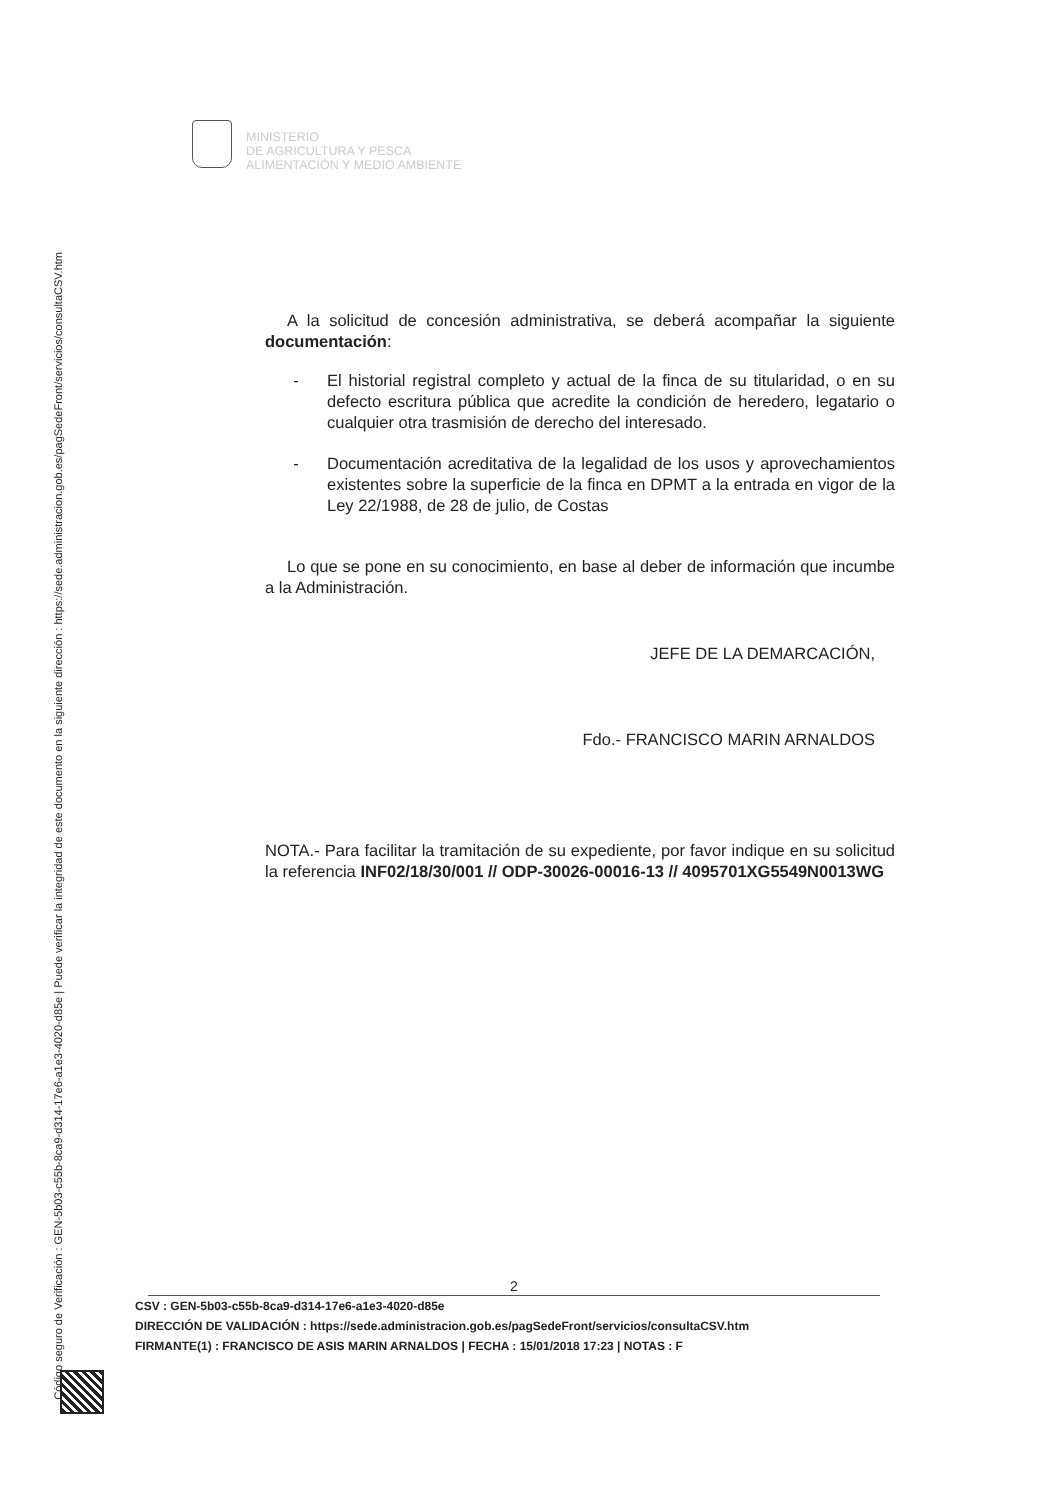Código seguro de Verificación : GEN-5b03-c55b-8ca9-d314-17e6-a1e3-4020-d85e | Puede verificar la integridad de este documento en la siguiente dirección : https://sede.administracion.gob.es/pagSedeFront/servicios/consultaCSV.htm
MINISTERIO
DE AGRICULTURA Y PESCA
ALIMENTACIÓN Y MEDIO AMBIENTE
A la solicitud de concesión administrativa, se deberá acompañar la siguiente documentación:
- El historial registral completo y actual de la finca de su titularidad, o en su defecto escritura pública que acredite la condición de heredero, legatario o cualquier otra trasmisión de derecho del interesado.
- Documentación acreditativa de la legalidad de los usos y aprovechamientos existentes sobre la superficie de la finca en DPMT a la entrada en vigor de la Ley 22/1988, de 28 de julio, de Costas
Lo que se pone en su conocimiento, en base al deber de información que incumbe a la Administración.
JEFE DE LA DEMARCACIÓN,
Fdo.- FRANCISCO MARIN ARNALDOS
NOTA.- Para facilitar la tramitación de su expediente, por favor indique en su solicitud la referencia INF02/18/30/001 // ODP-30026-00016-13 // 4095701XG5549N0013WG
2
CSV : GEN-5b03-c55b-8ca9-d314-17e6-a1e3-4020-d85e
DIRECCIÓN DE VALIDACIÓN : https://sede.administracion.gob.es/pagSedeFront/servicios/consultaCSV.htm
FIRMANTE(1) : FRANCISCO DE ASIS MARIN ARNALDOS | FECHA : 15/01/2018 17:23 | NOTAS : F